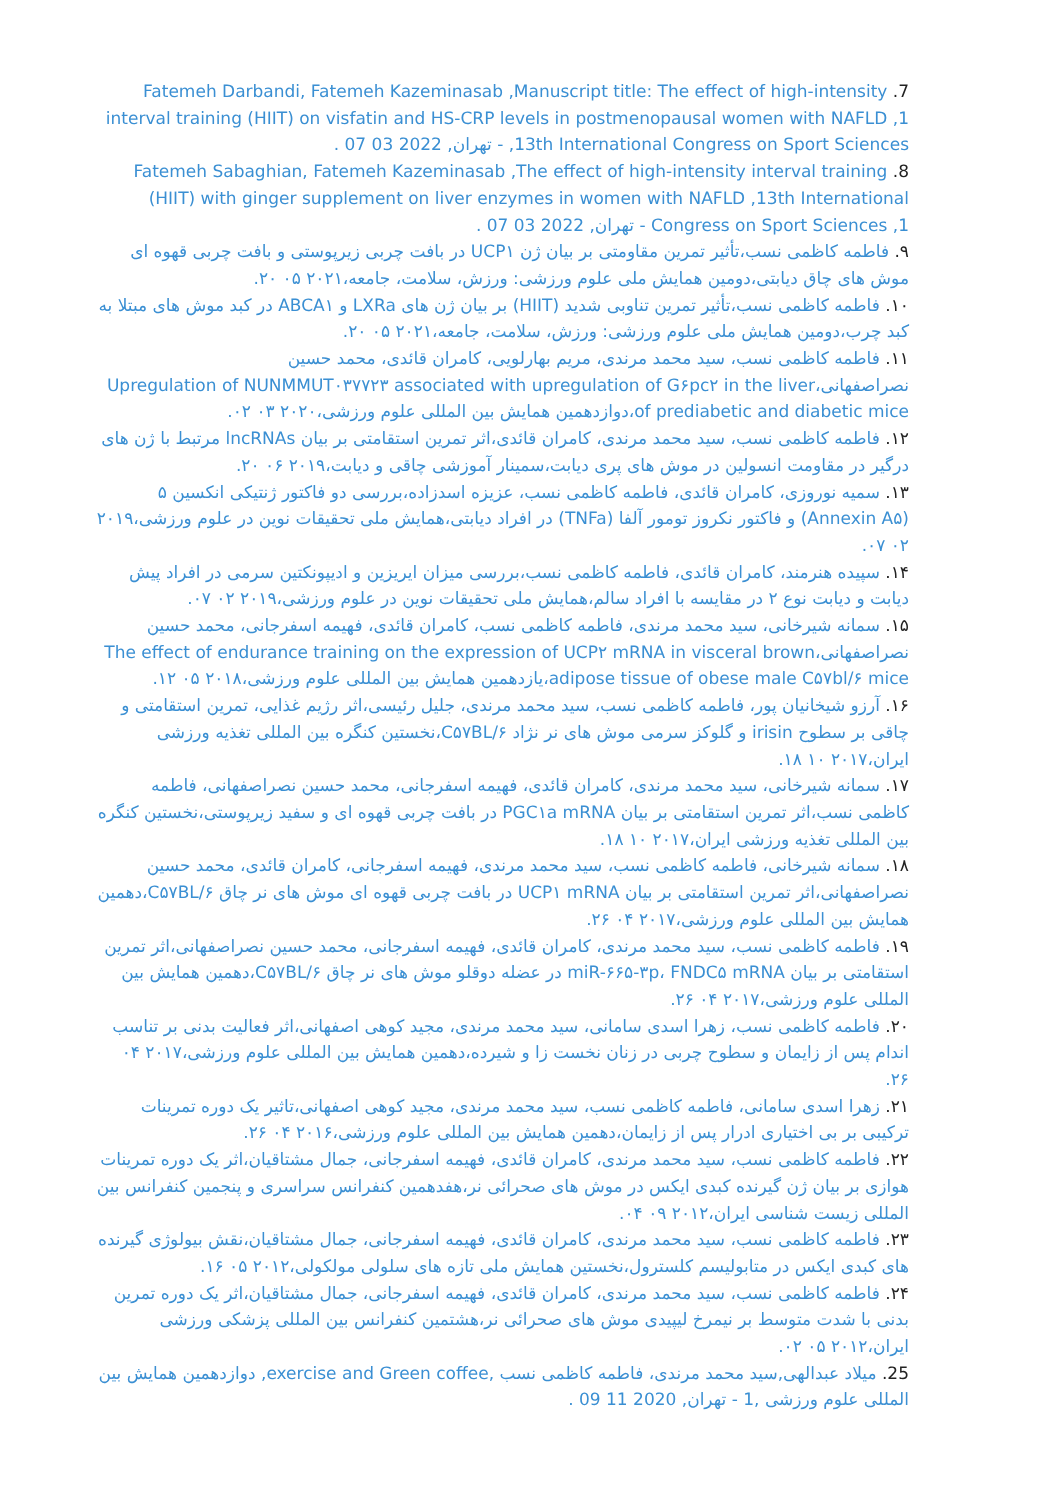7. Fatemeh Darbandi, Fatemeh Kazeminasab ,Manuscript title: The effect of high-intensity interval training (HIIT) on visfatin and HS-CRP levels in postmenopausal women with NAFLD ,1 13th International Congress on Sport Sciences, - تهران, 2022 03 07 .
8. Fatemeh Sabaghian, Fatemeh Kazeminasab ,The effect of high-intensity interval training (HIIT) with ginger supplement on liver enzymes in women with NAFLD ,13th International Congress on Sport Sciences ,1 - تهران, 2022 03 07 .
۹. فاطمه کاظمی نسب،تأثیر تمرین مقاومتی بر بیان ژن UCP۱ در بافت چربی زیرپوستی و بافت چربی قهوه ای موش های چاق دیابتی،دومین همایش ملی علوم ورزشی: ورزش، سلامت، جامعه،۲۰۲۱ ۰۵ ۲۰.
۱۰. فاطمه کاظمی نسب،تأثیر تمرین تناوبی شدید (HIIT) بر بیان ژن های LXRa و ABCA۱ در کبد موش های مبتلا به کبد چرب،دومین همایش ملی علوم ورزشی: ورزش، سلامت، جامعه،۲۰۲۱ ۰۵ ۲۰.
۱۱. فاطمه کاظمی نسب، سید محمد مرندی، مریم بهارلویی، کامران قائدی، محمد حسین نصراصفهانی،Upregulation of NUNMMUT۰۳۷۷۲۳ associated with upregulation of G۶pc۲ in the liver of prediabetic and diabetic mice،دوازدهمین همایش بین المللی علوم ورزشی،۲۰۲۰ ۰۳ ۰۲.
۱۲. فاطمه کاظمی نسب، سید محمد مرندی، کامران قائدی،اثر تمرین استقامتی بر بیان lncRNAs مرتبط با ژن های درگیر در مقاومت انسولین در موش های پری دیابت،سمینار آموزشی چاقی و دیابت،۲۰۱۹ ۰۶ ۲۰.
۱۳. سمیه نوروزی، کامران قائدی، فاطمه کاظمی نسب، عزیزه اسدزاده،بررسی دو فاکتور ژنتیکی انکسین ۵ (Annexin A۵) و فاکتور نکروز تومور آلفا (TNFa) در افراد دیابتی،همایش ملی تحقیقات نوین در علوم ورزشی،۲۰۱۹ ۰۲ ۰۷.
۱۴. سپیده هنرمند، کامران قائدی، فاطمه کاظمی نسب،بررسی میزان ایریزین و ادیپونکتین سرمی در افراد پیش دیابت و دیابت نوع ۲ در مقایسه با افراد سالم،همایش ملی تحقیقات نوین در علوم ورزشی،۲۰۱۹ ۰۲ ۰۷.
۱۵. سمانه شیرخانی، سید محمد مرندی، فاطمه کاظمی نسب، کامران قائدی، فهیمه اسفرجانی، محمد حسین نصراصفهانی،The effect of endurance training on the expression of UCP۲ mRNA in visceral brown adipose tissue of obese male C۵۷bl/۶ mice،یازدهمین همایش بین المللی علوم ورزشی،۲۰۱۸ ۰۵ ۱۲.
۱۶. آرزو شیخانیان پور، فاطمه کاظمی نسب، سید محمد مرندی، جلیل رئیسی،اثر رژیم غذایی، تمرین استقامتی و چاقی بر سطوح irisin و گلوکز سرمی موش های نر نژاد C۵۷BL/۶،نخستین کنگره بین المللی تغذیه ورزشی ایران،۲۰۱۷ ۱۰ ۱۸.
۱۷. سمانه شیرخانی، سید محمد مرندی، کامران قائدی، فهیمه اسفرجانی، محمد حسین نصراصفهانی، فاطمه کاظمی نسب،اثر تمرین استقامتی بر بیان PGC۱a mRNA در بافت چربی قهوه ای و سفید زیرپوستی،نخستین کنگره بین المللی تغذیه ورزشی ایران،۲۰۱۷ ۱۰ ۱۸.
۱۸. سمانه شیرخانی، فاطمه کاظمی نسب، سید محمد مرندی، فهیمه اسفرجانی، کامران قائدی، محمد حسین نصراصفهانی،اثر تمرین استقامتی بر بیان UCP۱ mRNA در بافت چربی قهوه ای موش های نر چاق C۵۷BL/۶،دهمین همایش بین المللی علوم ورزشی،۲۰۱۷ ۰۴ ۲۶.
۱۹. فاطمه کاظمی نسب، سید محمد مرندی، کامران قائدی، فهیمه اسفرجانی، محمد حسین نصراصفهانی،اثر تمرین استقامتی بر بیان miR-۶۶۵-۳p، FNDC۵ mRNA در عضله دوقلو موش های نر چاق C۵۷BL/۶،دهمین همایش بین المللی علوم ورزشی،۲۰۱۷ ۰۴ ۲۶.
۲۰. فاطمه کاظمی نسب، زهرا اسدی سامانی، سید محمد مرندی، مجید کوهی اصفهانی،اثر فعالیت بدنی بر تناسب اندام پس از زایمان و سطوح چربی در زنان نخست زا و شیرده،دهمین همایش بین المللی علوم ورزشی،۲۰۱۷ ۰۴ ۲۶.
۲۱. زهرا اسدی سامانی، فاطمه کاظمی نسب، سید محمد مرندی، مجید کوهی اصفهانی،تاثیر یک دوره تمرینات ترکیبی بر بی اختیاری ادرار پس از زایمان،دهمین همایش بین المللی علوم ورزشی،۲۰۱۶ ۰۴ ۲۶.
۲۲. فاطمه کاظمی نسب، سید محمد مرندی، کامران قائدی، فهیمه اسفرجانی، جمال مشتاقیان،اثر یک دوره تمرینات هوازی بر بیان ژن گیرنده کبدی ایکس در موش های صحرائی نر،هفدهمین کنفرانس سراسری و پنجمین کنفرانس بین المللی زیست شناسی ایران،۲۰۱۲ ۰۹ ۰۴.
۲۳. فاطمه کاظمی نسب، سید محمد مرندی، کامران قائدی، فهیمه اسفرجانی، جمال مشتاقیان،نقش بیولوژی گیرنده های کبدی ایکس در متابولیسم کلسترول،نخستین همایش ملی تازه های سلولی مولکولی،۲۰۱۲ ۰۵ ۱۶.
۲۴. فاطمه کاظمی نسب، سید محمد مرندی، کامران قائدی، فهیمه اسفرجانی، جمال مشتاقیان،اثر یک دوره تمرین بدنی با شدت متوسط بر نیمرخ لیپیدی موش های صحرائی نر،هشتمین کنفرانس بین المللی پزشکی ورزشی ایران،۲۰۱۲ ۰۵ ۰۲.
25. میلاد عبدالهی,سید محمد مرندی، فاطمه کاظمی نسب ,exercise and Green coffee, دوازدهمین همایش بین المللی علوم ورزشی ,1 - تهران, 2020 11 09 .